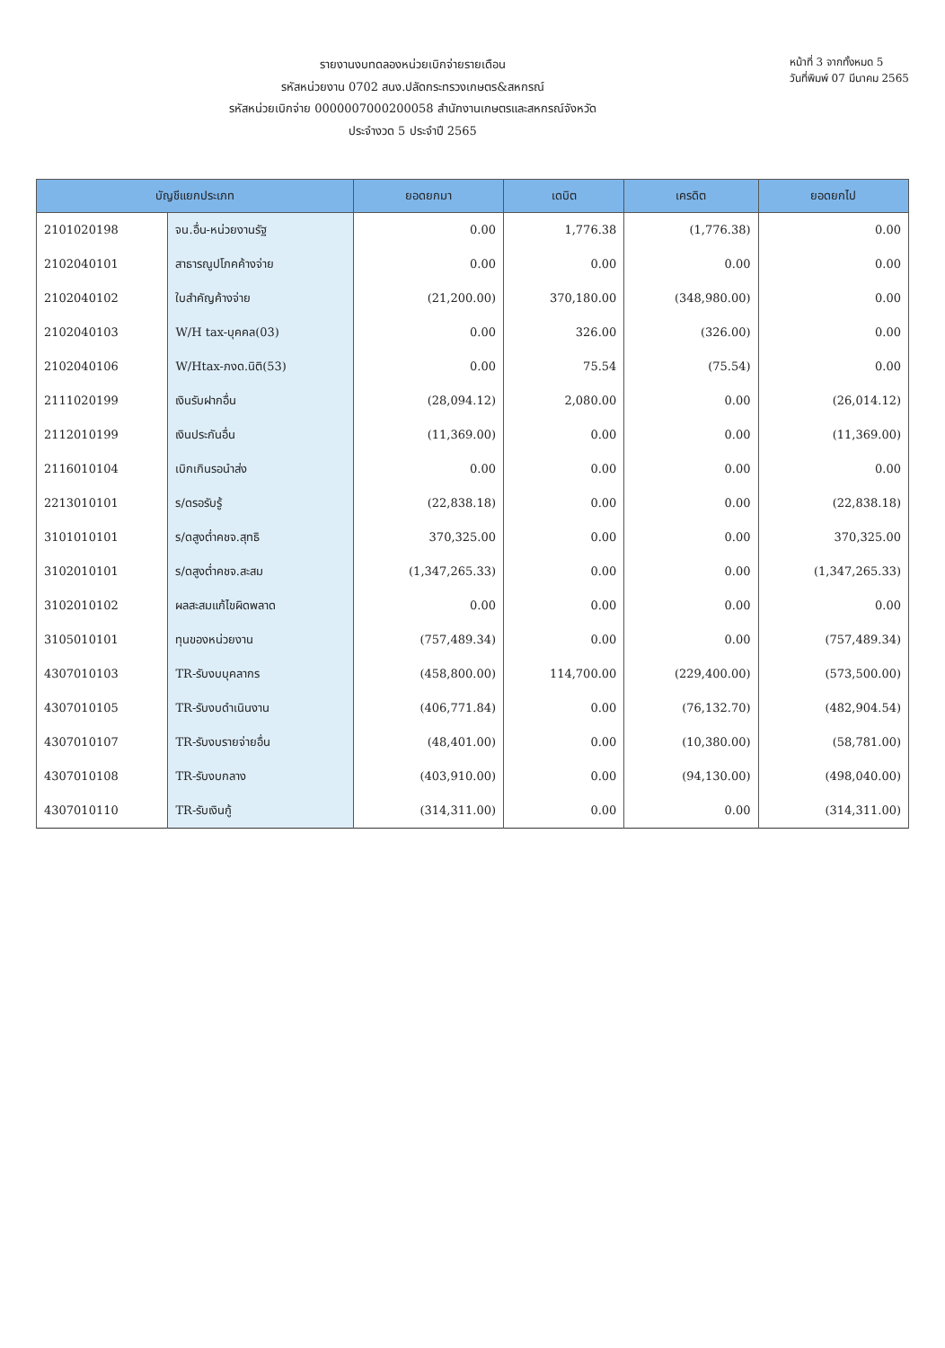รายงานงบทดลองหน่วยเบิกจ่ายรายเดือน
รหัสหน่วยงาน 0702 สนง.ปลัดกระทรวงเกษตร&สหกรณ์
รหัสหน่วยเบิกจ่าย 0000007000200058 สำนักงานเกษตรและสหกรณ์จังหวัด
ประจำงวด 5 ประจำปี 2565
หน้าที่ 3 จากทั้งหมด 5
วันที่พิมพ์ 07 มีนาคม 2565
| บัญชีแยกประเภท | | ยอดยกมา | เดบิต | เครดิต | ยอดยกไป |
| --- | --- | --- | --- | --- | --- |
| 2101020198 | จน.อื่น-หน่วยงานรัฐ | 0.00 | 1,776.38 | (1,776.38) | 0.00 |
| 2102040101 | สาธารณูปโภคค้างจ่าย | 0.00 | 0.00 | 0.00 | 0.00 |
| 2102040102 | ใบสำคัญค้างจ่าย | (21,200.00) | 370,180.00 | (348,980.00) | 0.00 |
| 2102040103 | W/H tax-บุคคล(03) | 0.00 | 326.00 | (326.00) | 0.00 |
| 2102040106 | W/Htax-ภงด.นิติ(53) | 0.00 | 75.54 | (75.54) | 0.00 |
| 2111020199 | เงินรับฝากอื่น | (28,094.12) | 2,080.00 | 0.00 | (26,014.12) |
| 2112010199 | เงินประกันอื่น | (11,369.00) | 0.00 | 0.00 | (11,369.00) |
| 2116010104 | เบิกเกินรอนำส่ง | 0.00 | 0.00 | 0.00 | 0.00 |
| 2213010101 | ร/ดรอรับรู้ | (22,838.18) | 0.00 | 0.00 | (22,838.18) |
| 3101010101 | ร/ดสูงต่ำคชจ.สุทธิ | 370,325.00 | 0.00 | 0.00 | 370,325.00 |
| 3102010101 | ร/ดสูงต่ำคชจ.สะสม | (1,347,265.33) | 0.00 | 0.00 | (1,347,265.33) |
| 3102010102 | ผลสะสมแก้ไขผิดพลาด | 0.00 | 0.00 | 0.00 | 0.00 |
| 3105010101 | ทุนของหน่วยงาน | (757,489.34) | 0.00 | 0.00 | (757,489.34) |
| 4307010103 | TR-รับงบบุคลากร | (458,800.00) | 114,700.00 | (229,400.00) | (573,500.00) |
| 4307010105 | TR-รับงบดำเนินงาน | (406,771.84) | 0.00 | (76,132.70) | (482,904.54) |
| 4307010107 | TR-รับงบรายจ่ายอื่น | (48,401.00) | 0.00 | (10,380.00) | (58,781.00) |
| 4307010108 | TR-รับงบกลาง | (403,910.00) | 0.00 | (94,130.00) | (498,040.00) |
| 4307010110 | TR-รับเงินกู้ | (314,311.00) | 0.00 | 0.00 | (314,311.00) |